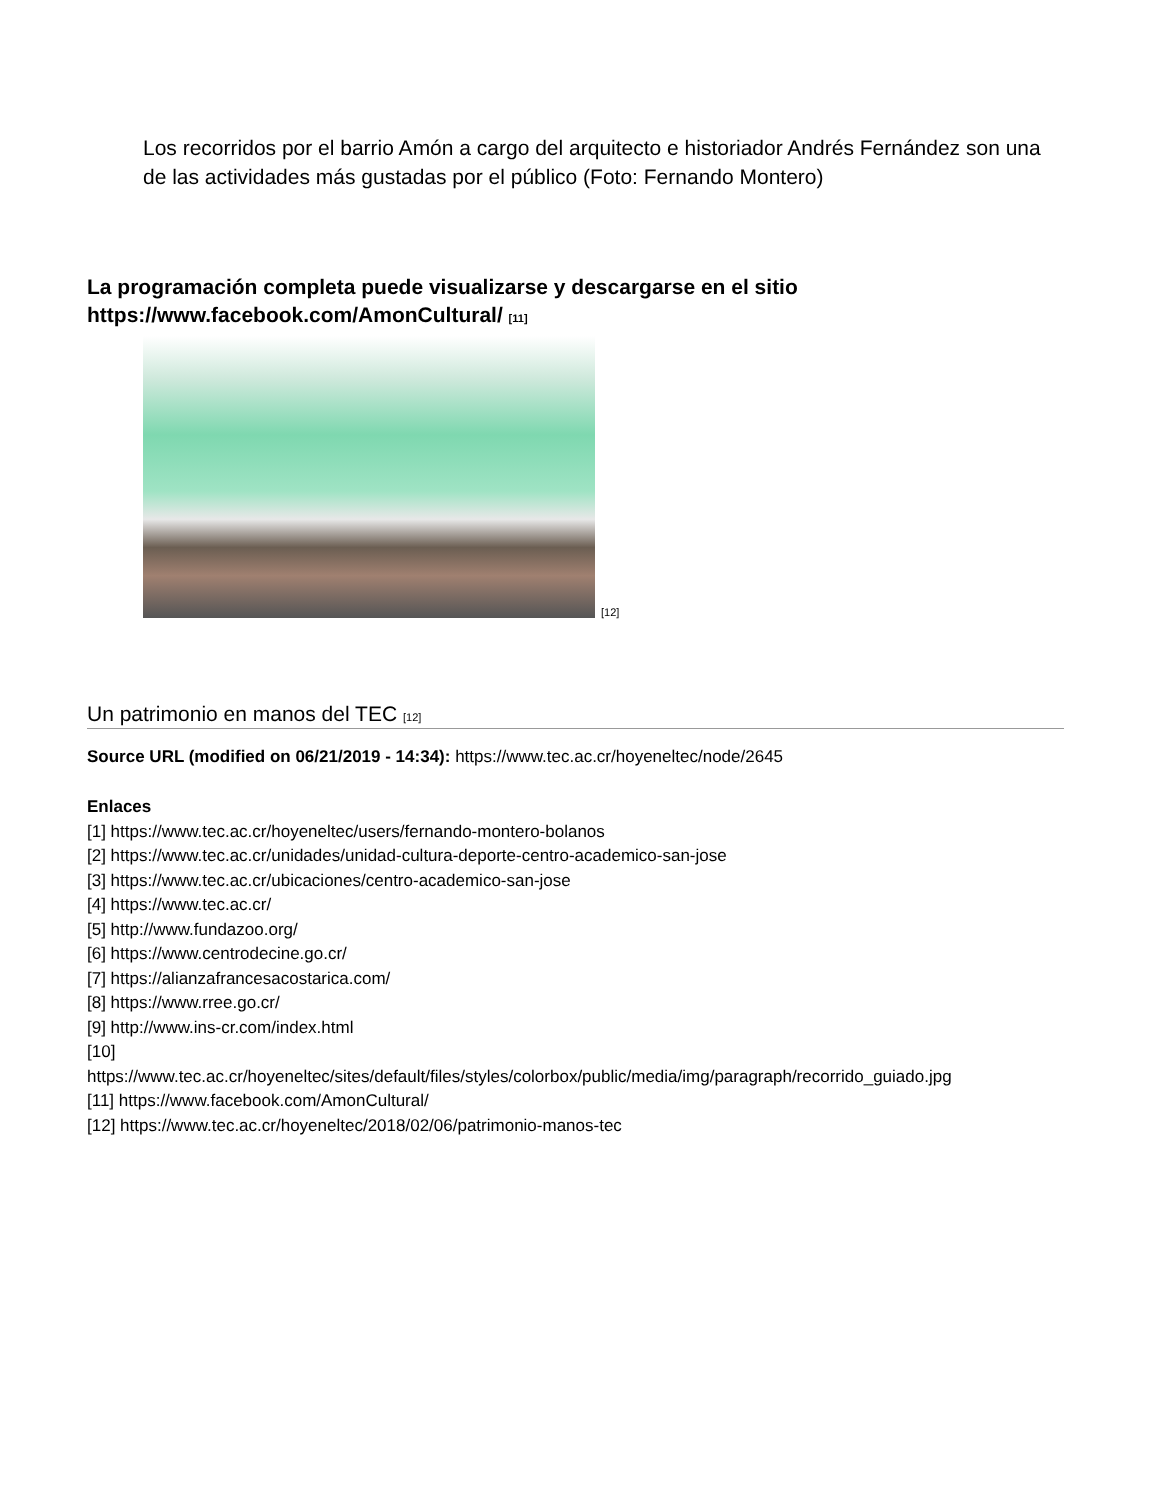Los recorridos por el barrio Amón a cargo del arquitecto e historiador Andrés Fernández son una de las actividades más gustadas por el público (Foto: Fernando Montero)
La programación completa puede visualizarse y descargarse en el sitio https://www.facebook.com/AmonCultural/ [11]
[12]
Un patrimonio en manos del TEC [12]
Source URL (modified on 06/21/2019 - 14:34): https://www.tec.ac.cr/hoyeneltec/node/2645
Enlaces
[1] https://www.tec.ac.cr/hoyeneltec/users/fernando-montero-bolanos
[2] https://www.tec.ac.cr/unidades/unidad-cultura-deporte-centro-academico-san-jose
[3] https://www.tec.ac.cr/ubicaciones/centro-academico-san-jose
[4] https://www.tec.ac.cr/
[5] http://www.fundazoo.org/
[6] https://www.centrodecine.go.cr/
[7] https://alianzafrancesacostarica.com/
[8] https://www.rree.go.cr/
[9] http://www.ins-cr.com/index.html
[10]
https://www.tec.ac.cr/hoyeneltec/sites/default/files/styles/colorbox/public/media/img/paragraph/recorrido_guiado.jpg
[11] https://www.facebook.com/AmonCultural/
[12] https://www.tec.ac.cr/hoyeneltec/2018/02/06/patrimonio-manos-tec